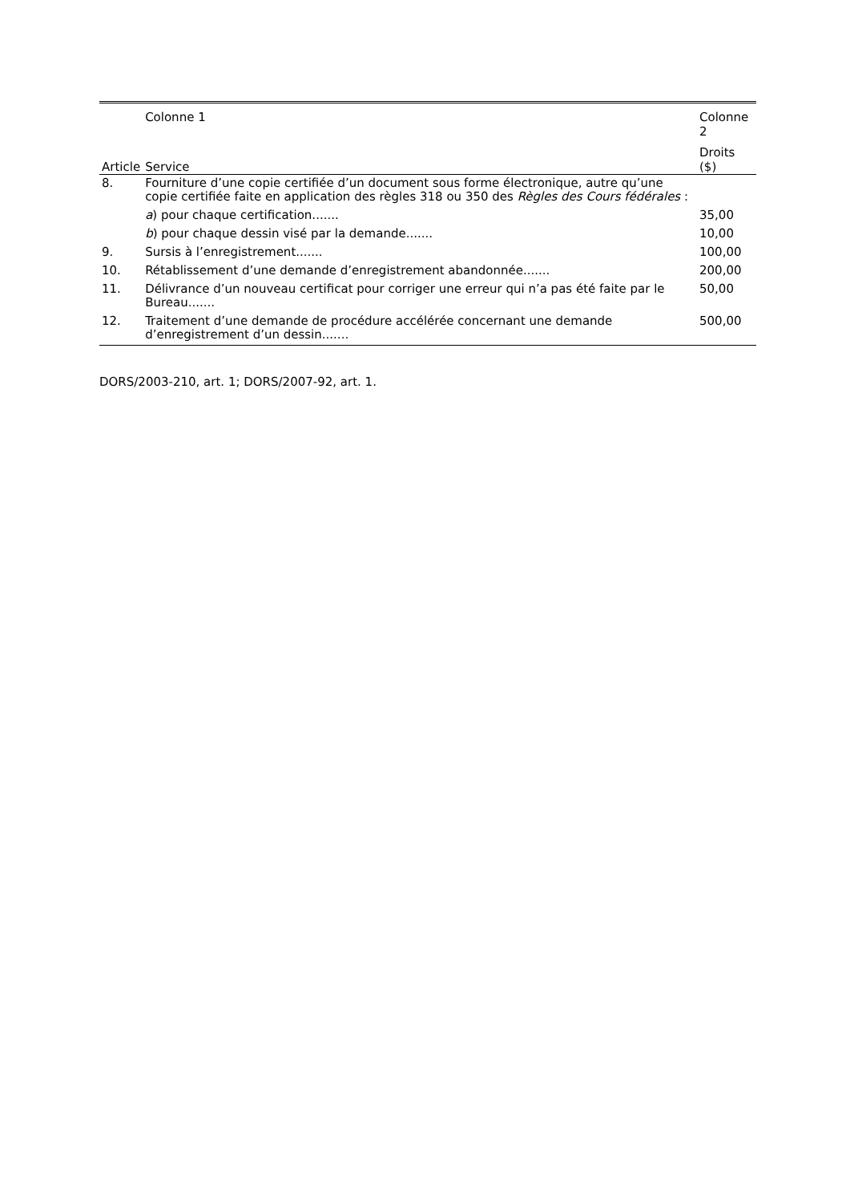| | Colonne 1 | Colonne 2 |
| --- | --- | --- |
| Article | Service | Droits ($) |
| 8. | Fourniture d’une copie certifiée d’un document sous forme électronique, autre qu’une copie certifiée faite en application des règles 318 ou 350 des Règles des Cours fédérales : | |
| | a ) pour chaque certification....... | 35,00 |
| | b ) pour chaque dessin visé par la demande....... | 10,00 |
| 9. | Sursis à l’enregistrement....... | 100,00 |
| 10. | Rétablissement d’une demande d’enregistrement abandonnée....... | 200,00 |
| 11. | Délivrance d’un nouveau certificat pour corriger une erreur qui n’a pas été faite par le Bureau....... | 50,00 |
| 12. | Traitement d’une demande de procédure accélérée concernant une demande d’enregistrement d’un dessin....... | 500,00 |
DORS/2003-210, art. 1; DORS/2007-92, art. 1.